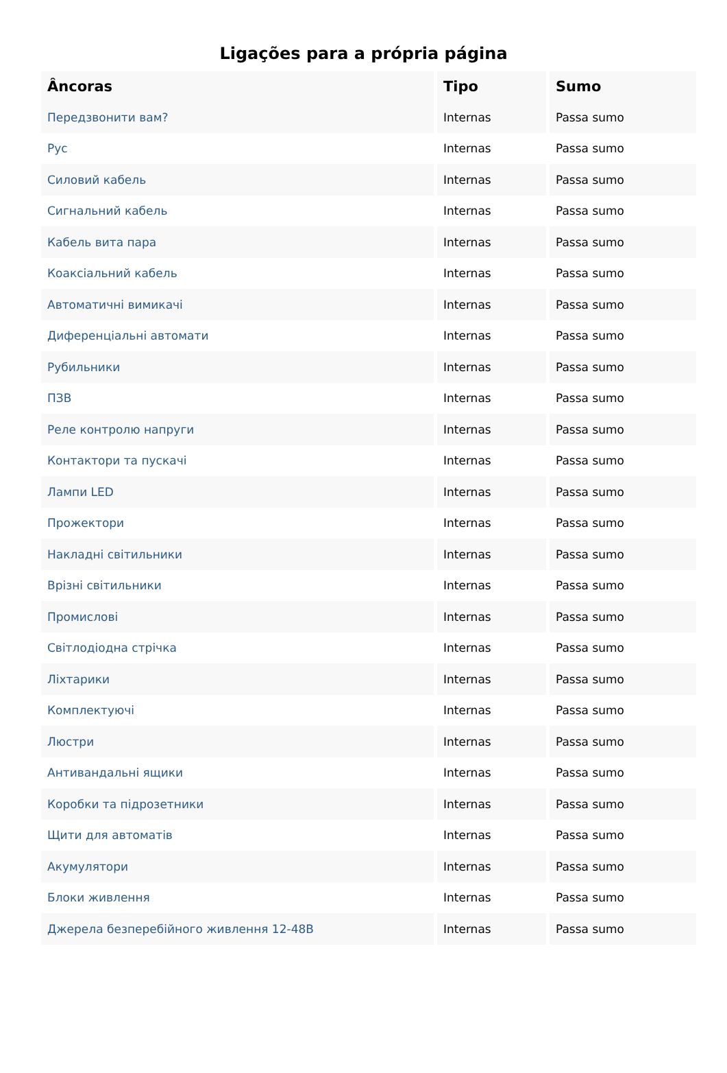Ligações para a própria página
| Âncoras | Tipo | Sumo |
| --- | --- | --- |
| Передзвонити вам? | Internas | Passa sumo |
| Рус | Internas | Passa sumo |
| Силовий кабель | Internas | Passa sumo |
| Сигнальний кабель | Internas | Passa sumo |
| Кабель вита пара | Internas | Passa sumo |
| Коаксіальний кабель | Internas | Passa sumo |
| Автоматичні вимикачі | Internas | Passa sumo |
| Диференціальні автомати | Internas | Passa sumo |
| Рубильники | Internas | Passa sumo |
| ПЗВ | Internas | Passa sumo |
| Реле контролю напруги | Internas | Passa sumo |
| Контактори та пускачі | Internas | Passa sumo |
| Лампи LED | Internas | Passa sumo |
| Прожектори | Internas | Passa sumo |
| Накладні світильники | Internas | Passa sumo |
| Врізні світильники | Internas | Passa sumo |
| Промислові | Internas | Passa sumo |
| Світлодіодна стрічка | Internas | Passa sumo |
| Ліхтарики | Internas | Passa sumo |
| Комплектуючі | Internas | Passa sumo |
| Люстри | Internas | Passa sumo |
| Антивандальні ящики | Internas | Passa sumo |
| Коробки та підрозетники | Internas | Passa sumo |
| Щити для автоматів | Internas | Passa sumo |
| Акумулятори | Internas | Passa sumo |
| Блоки живлення | Internas | Passa sumo |
| Джерела безперебійного живлення 12-48В | Internas | Passa sumo |